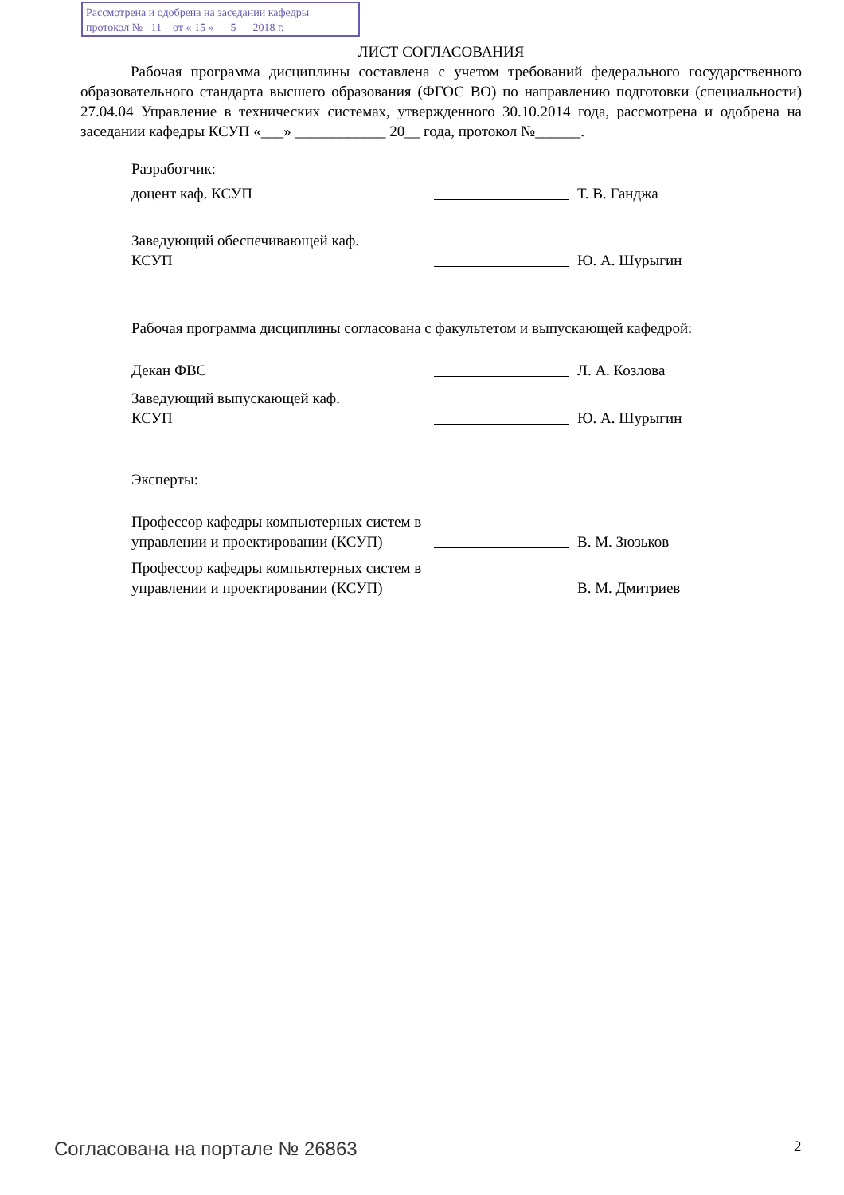Рассмотрена и одобрена на заседании кафедры
протокол № 11 от « 15 » 5 2018 г.
ЛИСТ СОГЛАСОВАНИЯ
Рабочая программа дисциплины составлена с учетом требований федерального государственного образовательного стандарта высшего образования (ФГОС ВО) по направлению подготовки (специальности) 27.04.04 Управление в технических системах, утвержденного 30.10.2014 года, рассмотрена и одобрена на заседании кафедры КСУП «___» ____________ 20__ года, протокол №______.
Разработчик:
доцент каф. КСУП
Т. В. Ганджа
Заведующий обеспечивающей каф.
КСУП
Ю. А. Шурыгин
Рабочая программа дисциплины согласована с факультетом и выпускающей кафедрой:
Декан ФВС
Л. А. Козлова
Заведующий выпускающей каф.
КСУП
Ю. А. Шурыгин
Эксперты:
Профессор кафедры компьютерных систем в управлении и проектировании (КСУП)
В. М. Зюзьков
Профессор кафедры компьютерных систем в управлении и проектировании (КСУП)
В. М. Дмитриев
Согласована на портале № 26863 2